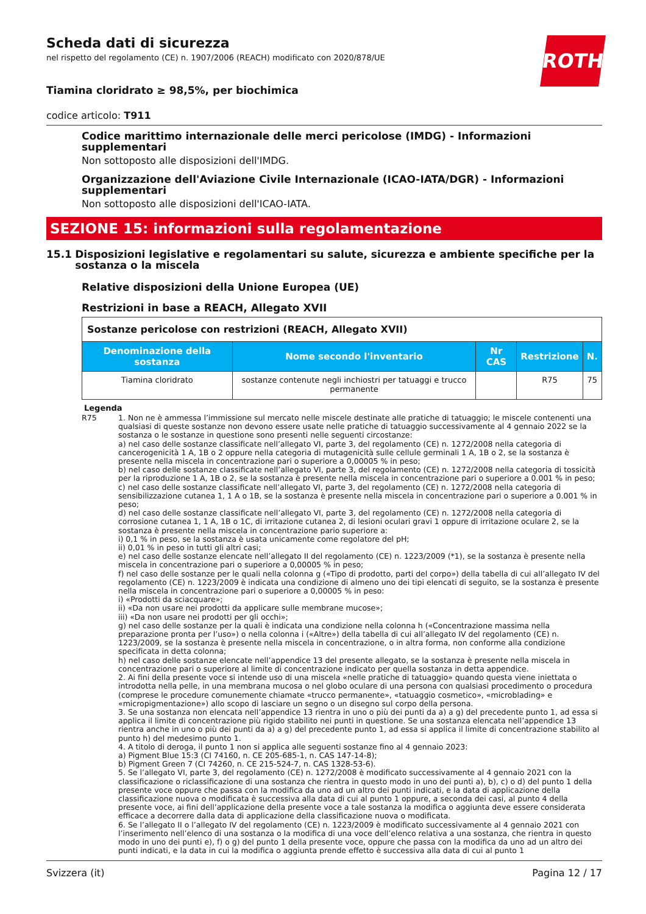ROTH
Scheda dati di sicurezza
nel rispetto del regolamento (CE) n. 1907/2006 (REACH) modificato con 2020/878/UE
Tiamina cloridrato ≥ 98,5%, per biochimica
codice articolo: T911
Codice marittimo internazionale delle merci pericolose (IMDG) - Informazioni supplementari
Non sottoposto alle disposizioni dell'IMDG.
Organizzazione dell'Aviazione Civile Internazionale (ICAO-IATA/DGR) - Informazioni supplementari
Non sottoposto alle disposizioni dell'ICAO-IATA.
SEZIONE 15: informazioni sulla regolamentazione
15.1 Disposizioni legislative e regolamentari su salute, sicurezza e ambiente specifiche per la sostanza o la miscela
Relative disposizioni della Unione Europea (UE)
Restrizioni in base a REACH, Allegato XVII
| Sostanze pericolose con restrizioni (REACH, Allegato XVII) | | | | |
| --- | --- | --- | --- | --- |
| Denominazione della sostanza | Nome secondo l'inventario | Nr CAS | Restrizione | N. |
| Tiamina cloridrato | sostanze contenute negli inchiostri per tatuaggi e trucco permanente | | R75 | 75 |
Legenda
R75 1. Non ne è ammessa l’immissione sul mercato nelle miscele destinate alle pratiche di tatuaggio; le miscele contenenti una qualsiasi di queste sostanze non devono essere usate nelle pratiche di tatuaggio successivamente al 4 gennaio 2022 se la sostanza o le sostanze in questione sono presenti nelle seguenti circostanze:
a) nel caso delle sostanze classificate nell’allegato VI, parte 3, del regolamento (CE) n. 1272/2008 nella categoria di cancerogenicità 1 A, 1B o 2 oppure nella categoria di mutagenicità sulle cellule germinali 1 A, 1B o 2, se la sostanza è presente nella miscela in concentrazione pari o superiore a 0,00005 % in peso;
b) nel caso delle sostanze classificate nell’allegato VI, parte 3, del regolamento (CE) n. 1272/2008 nella categoria di tossicità per la riproduzione 1 A, 1B o 2, se la sostanza è presente nella miscela in concentrazione pari o superiore a 0.001 % in peso;
c) nel caso delle sostanze classificate nell’allegato VI, parte 3, del regolamento (CE) n. 1272/2008 nella categoria di sensibilizzazione cutanea 1, 1 A o 1B, se la sostanza è presente nella miscela in concentrazione pari o superiore a 0.001 % in peso;
d) nel caso delle sostanze classificate nell’allegato VI, parte 3, del regolamento (CE) n. 1272/2008 nella categoria di corrosione cutanea 1, 1 A, 1B o 1C, di irritazione cutanea 2, di lesioni oculari gravi 1 oppure di irritazione oculare 2, se la sostanza è presente nella miscela in concentrazione pario superiore a:
i) 0,1 % in peso, se la sostanza è usata unicamente come regolatore del pH;
ii) 0,01 % in peso in tutti gli altri casi;
e) nel caso delle sostanze elencate nell’allegato II del regolamento (CE) n. 1223/2009 (*1), se la sostanza è presente nella miscela in concentrazione pari o superiore a 0,00005 % in peso;
f) nel caso delle sostanze per le quali nella colonna g («Tipo di prodotto, parti del corpo») della tabella di cui all’allegato IV del regolamento (CE) n. 1223/2009 è indicata una condizione di almeno uno dei tipi elencati di seguito, se la sostanza è presente nella miscela in concentrazione pari o superiore a 0,00005 % in peso:
i) «Prodotti da sciacquare»;
ii) «Da non usare nei prodotti da applicare sulle membrane mucose»;
iii) «Da non usare nei prodotti per gli occhi»;
g) nel caso delle sostanze per la quali è indicata una condizione nella colonna h («Concentrazione massima nella preparazione pronta per l’uso») o nella colonna i («Altre») della tabella di cui all’allegato IV del regolamento (CE) n. 1223/2009, se la sostanza è presente nella miscela in concentrazione, o in altra forma, non conforme alla condizione specificata in detta colonna;
h) nel caso delle sostanze elencate nell’appendice 13 del presente allegato, se la sostanza è presente nella miscela in concentrazione pari o superiore al limite di concentrazione indicato per quella sostanza in detta appendice.
2. Ai fini della presente voce si intende uso di una miscela «nelle pratiche di tatuaggio» quando questa viene iniettata o introdotta nella pelle, in una membrana mucosa o nel globo oculare di una persona con qualsiasi procedimento o procedura (comprese le procedure comunemente chiamate «trucco permanente», «tatuaggio cosmetico», «microblading» e «micropigmentazione») allo scopo di lasciare un segno o un disegno sul corpo della persona.
3. Se una sostanza non elencata nell’appendice 13 rientra in uno o più dei punti da a) a g) del precedente punto 1, ad essa si applica il limite di concentrazione più rigido stabilito nei punti in questione. Se una sostanza elencata nell’appendice 13 rientra anche in uno o più dei punti da a) a g) del precedente punto 1, ad essa si applica il limite di concentrazione stabilito al punto h) del medesimo punto 1.
4. A titolo di deroga, il punto 1 non si applica alle seguenti sostanze fino al 4 gennaio 2023:
a) Pigment Blue 15:3 (CI 74160, n. CE 205-685-1, n. CAS 147-14-8);
b) Pigment Green 7 (CI 74260, n. CE 215-524-7, n. CAS 1328-53-6).
5. Se l’allegato VI, parte 3, del regolamento (CE) n. 1272/2008 è modificato successivamente al 4 gennaio 2021 con la classificazione o riclassificazione di una sostanza che rientra in questo modo in uno dei punti a), b), c) o d) del punto 1 della presente voce oppure che passa con la modifica da uno ad un altro dei punti indicati, e la data di applicazione della classificazione nuova o modificata è successiva alla data di cui al punto 1 oppure, a seconda dei casi, al punto 4 della presente voce, ai fini dell’applicazione della presente voce a tale sostanza la modifica o aggiunta deve essere considerata efficace a decorrere dalla data di applicazione della classificazione nuova o modificata.
6. Se l’allegato II o l’allegato IV del regolamento (CE) n. 1223/2009 è modificato successivamente al 4 gennaio 2021 con l’inserimento nell’elenco di una sostanza o la modifica di una voce dell’elenco relativa a una sostanza, che rientra in questo modo in uno dei punti e), f) o g) del punto 1 della presente voce, oppure che passa con la modifica da uno ad un altro dei punti indicati, e la data in cui la modifica o aggiunta prende effetto è successiva alla data di cui al punto 1
Svizzera (it) Pagina 12 / 17